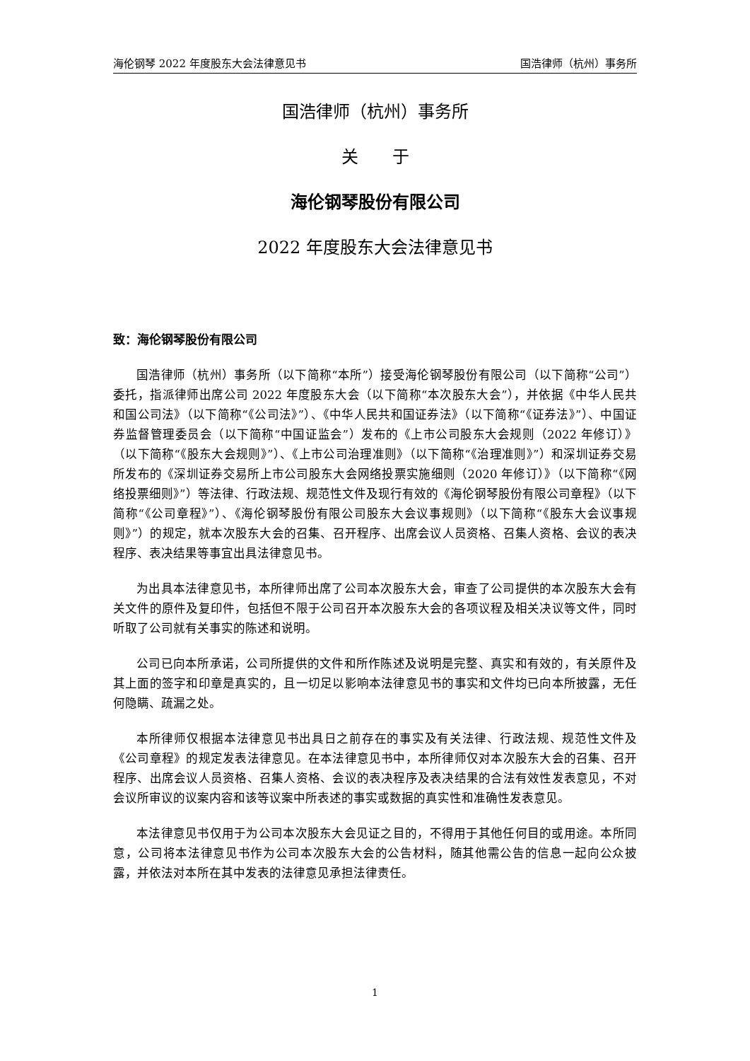海伦钢琴 2022 年度股东大会法律意见书 国浩律师（杭州）事务所
国浩律师（杭州）事务所
关　　于
海伦钢琴股份有限公司
2022 年度股东大会法律意见书
致：海伦钢琴股份有限公司
国浩律师（杭州）事务所（以下简称“本所”）接受海伦钢琴股份有限公司（以下简称“公司”）委托，指派律师出席公司 2022 年度股东大会（以下简称“本次股东大会”），并依据《中华人民共和国公司法》（以下简称“《公司法》”）、《中华人民共和国证券法》（以下简称“《证券法》”）、中国证券监督管理委员会（以下简称“中国证监会”）发布的《上市公司股东大会规则（2022 年修订）》（以下简称“《股东大会规则》”）、《上市公司治理准则》（以下简称“《治理准则》”）和深圳证券交易所发布的《深圳证券交易所上市公司股东大会网络投票实施细则（2020 年修订）》（以下简称“《网络投票细则》”）等法律、行政法规、规范性文件及现行有效的《海伦钢琴股份有限公司章程》（以下简称“《公司章程》”）、《海伦钢琴股份有限公司股东大会议事规则》（以下简称“《股东大会议事规则》”）的规定，就本次股东大会的召集、召开程序、出席会议人员资格、召集人资格、会议的表决程序、表决结果等事宜出具法律意见书。
为出具本法律意见书，本所律师出席了公司本次股东大会，审查了公司提供的本次股东大会有关文件的原件及复印件，包括但不限于公司召开本次股东大会的各项议程及相关决议等文件，同时听取了公司就有关事实的陈述和说明。
公司已向本所承诺，公司所提供的文件和所作陈述及说明是完整、真实和有效的，有关原件及其上面的签字和印章是真实的，且一切足以影响本法律意见书的事实和文件均已向本所披露，无任何隐瞒、疏漏之处。
本所律师仅根据本法律意见书出具日之前存在的事实及有关法律、行政法规、规范性文件及《公司章程》的规定发表法律意见。在本法律意见书中，本所律师仅对本次股东大会的召集、召开程序、出席会议人员资格、召集人资格、会议的表决程序及表决结果的合法有效性发表意见，不对会议所审议的议案内容和该等议案中所表述的事实或数据的真实性和准确性发表意见。
本法律意见书仅用于为公司本次股东大会见证之目的，不得用于其他任何目的或用途。本所同意，公司将本法律意见书作为公司本次股东大会的公告材料，随其他需公告的信息一起向公众披露，并依法对本所在其中发表的法律意见承担法律责任。
1